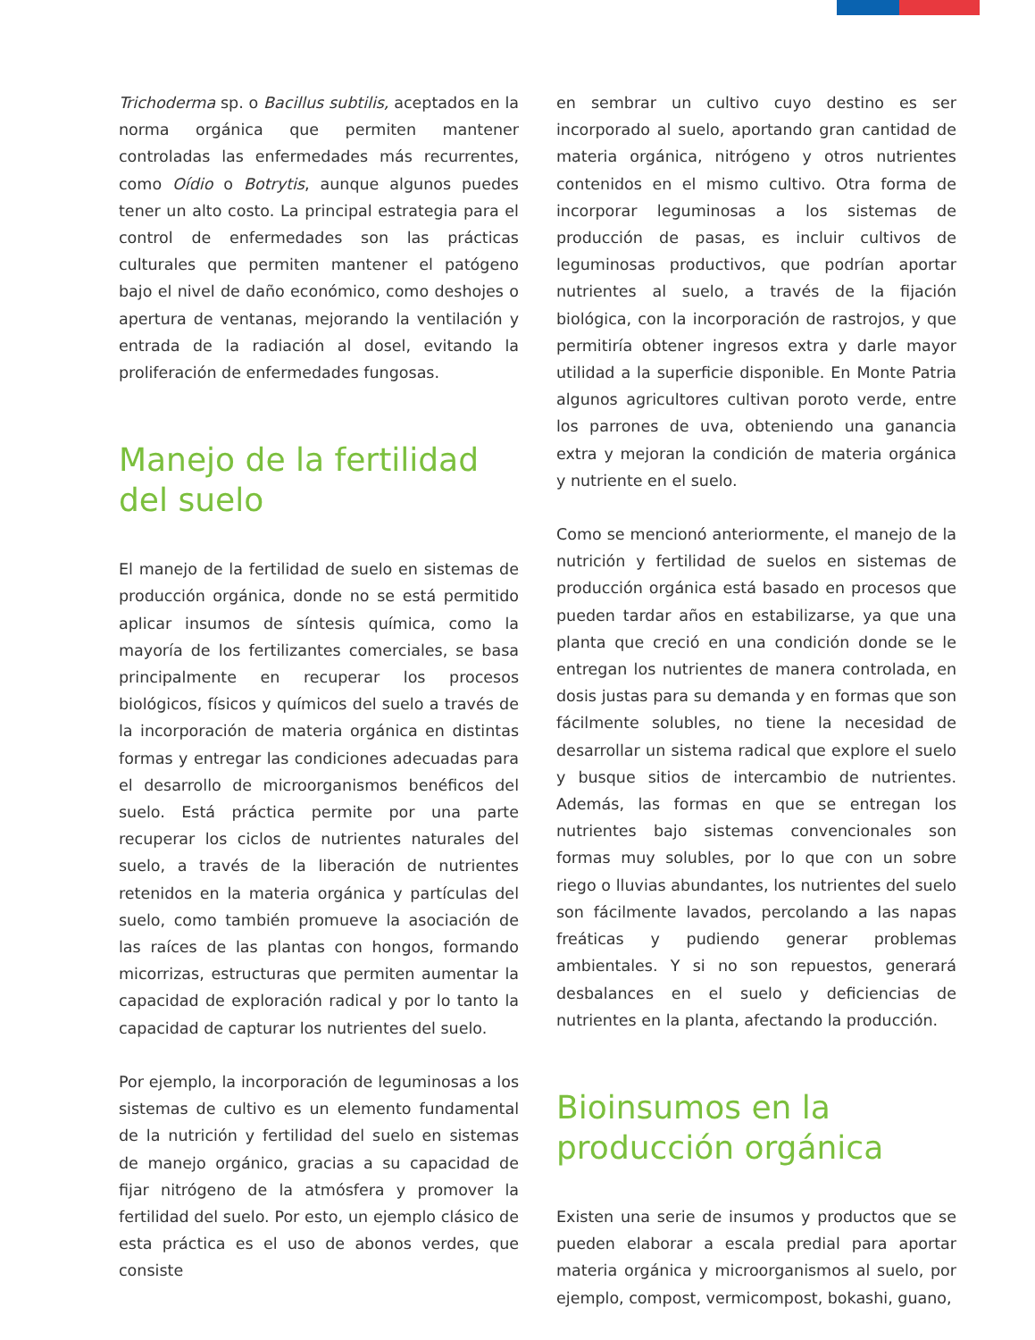Trichoderma sp. o Bacillus subtilis, aceptados en la norma orgánica que permiten mantener controladas las enfermedades más recurrentes, como Oídio o Botrytis, aunque algunos puedes tener un alto costo. La principal estrategia para el control de enfermedades son las prácticas culturales que permiten mantener el patógeno bajo el nivel de daño económico, como deshojes o apertura de ventanas, mejorando la ventilación y entrada de la radiación al dosel, evitando la proliferación de enfermedades fungosas.
Manejo de la fertilidad del suelo
El manejo de la fertilidad de suelo en sistemas de producción orgánica, donde no se está permitido aplicar insumos de síntesis química, como la mayoría de los fertilizantes comerciales, se basa principalmente en recuperar los procesos biológicos, físicos y químicos del suelo a través de la incorporación de materia orgánica en distintas formas y entregar las condiciones adecuadas para el desarrollo de microorganismos benéficos del suelo. Está práctica permite por una parte recuperar los ciclos de nutrientes naturales del suelo, a través de la liberación de nutrientes retenidos en la materia orgánica y partículas del suelo, como también promueve la asociación de las raíces de las plantas con hongos, formando micorrizas, estructuras que permiten aumentar la capacidad de exploración radical y por lo tanto la capacidad de capturar los nutrientes del suelo.
Por ejemplo, la incorporación de leguminosas a los sistemas de cultivo es un elemento fundamental de la nutrición y fertilidad del suelo en sistemas de manejo orgánico, gracias a su capacidad de fijar nitrógeno de la atmósfera y promover la fertilidad del suelo. Por esto, un ejemplo clásico de esta práctica es el uso de abonos verdes, que consiste
en sembrar un cultivo cuyo destino es ser incorporado al suelo, aportando gran cantidad de materia orgánica, nitrógeno y otros nutrientes contenidos en el mismo cultivo. Otra forma de incorporar leguminosas a los sistemas de producción de pasas, es incluir cultivos de leguminosas productivos, que podrían aportar nutrientes al suelo, a través de la fijación biológica, con la incorporación de rastrojos, y que permitiría obtener ingresos extra y darle mayor utilidad a la superficie disponible. En Monte Patria algunos agricultores cultivan poroto verde, entre los parrones de uva, obteniendo una ganancia extra y mejoran la condición de materia orgánica y nutriente en el suelo.
Como se mencionó anteriormente, el manejo de la nutrición y fertilidad de suelos en sistemas de producción orgánica está basado en procesos que pueden tardar años en estabilizarse, ya que una planta que creció en una condición donde se le entregan los nutrientes de manera controlada, en dosis justas para su demanda y en formas que son fácilmente solubles, no tiene la necesidad de desarrollar un sistema radical que explore el suelo y busque sitios de intercambio de nutrientes. Además, las formas en que se entregan los nutrientes bajo sistemas convencionales son formas muy solubles, por lo que con un sobre riego o lluvias abundantes, los nutrientes del suelo son fácilmente lavados, percolando a las napas freáticas y pudiendo generar problemas ambientales. Y si no son repuestos, generará desbalances en el suelo y deficiencias de nutrientes en la planta, afectando la producción.
Bioinsumos en la producción orgánica
Existen una serie de insumos y productos que se pueden elaborar a escala predial para aportar materia orgánica y microorganismos al suelo, por ejemplo, compost, vermicompost, bokashi, guano,